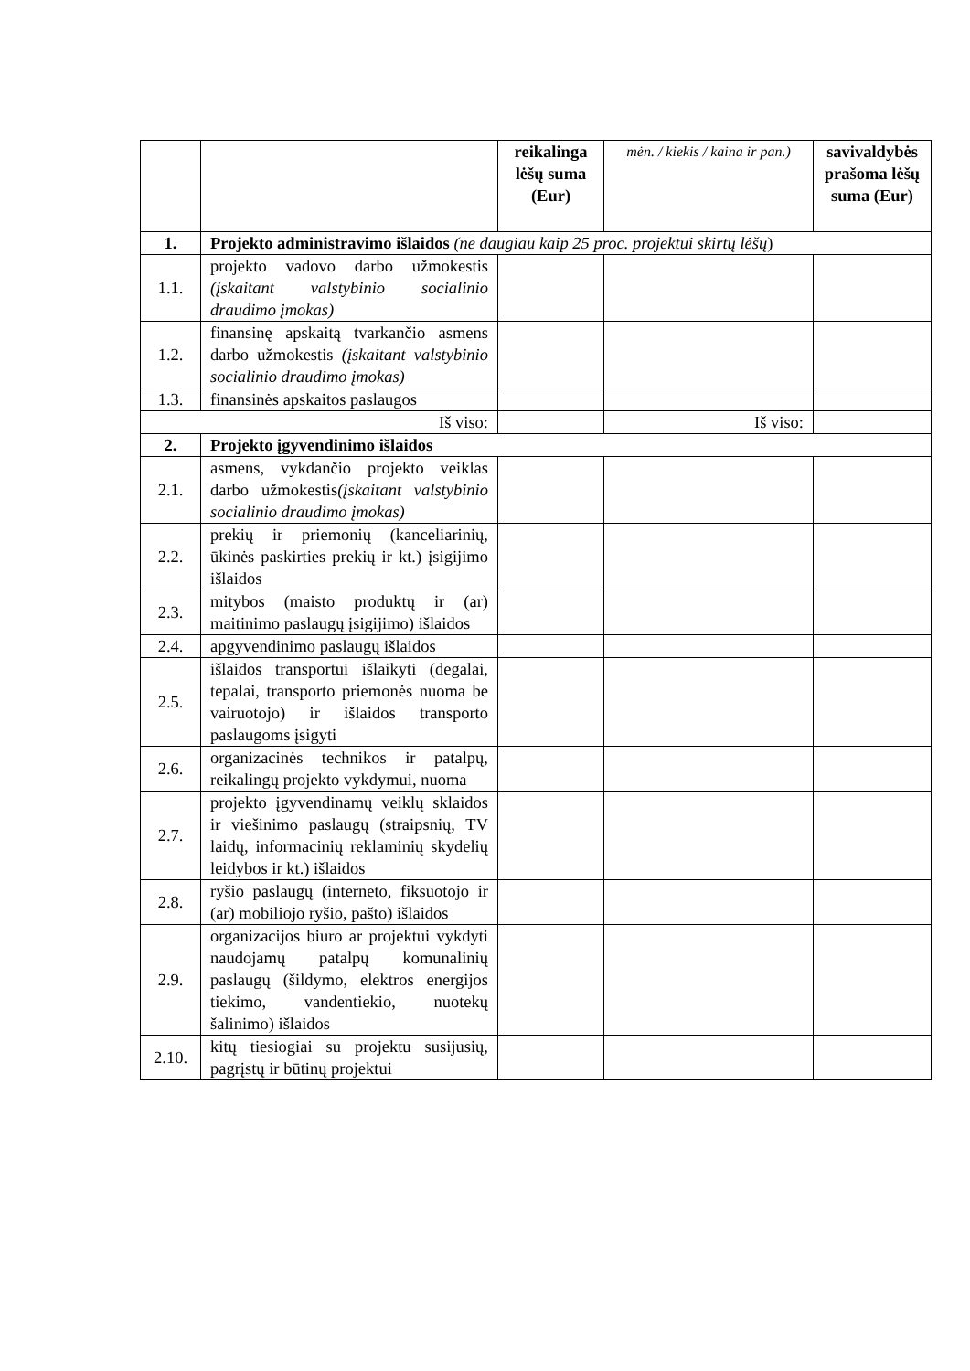| | | reikalinga lėšų suma (Eur) | mėn. / kiekis / kaina ir pan.) | savivaldybės prašoma lėšų suma (Eur) |
| 1. | Projekto administravimo išlaidos (ne daugiau kaip 25 proc. projektui skirtų lėšų ) | | | |
| 1.1. | projekto vadovo darbo užmokestis (įskaitant valstybinio socialinio draudimo įmokas) | | | |
| 1.2. | finansinę apskaitą tvarkančio asmens darbo užmokestis (įskaitant valstybinio socialinio draudimo įmokas) | | | |
| 1.3. | finansinės apskaitos paslaugos | | | |
| Iš viso: | | | Iš viso: | |
| 2. | Projekto įgyvendinimo išlaidos | | | |
| 2.1. | asmens, vykdančio projekto veiklas darbo užmokestis (įskaitant valstybinio socialinio draudimo įmokas) | | | |
| 2.2. | prekių ir priemonių (kanceliarinių, ūkinės paskirties prekių ir kt.) įsigijimo išlaidos | | | |
| 2.3. | mitybos (maisto produktų ir (ar) maitinimo paslaugų įsigijimo) išlaidos | | | |
| 2.4. | apgyvendinimo paslaugų išlaidos | | | |
| 2.5. | išlaidos transportui išlaikyti (degalai, tepalai, transporto priemonės nuoma be vairuotojo) ir išlaidos transporto paslaugoms įsigyti | | | |
| 2.6. | organizacinės technikos ir patalpų, reikalingų projekto vykdymui, nuoma | | | |
| 2.7. | projekto įgyvendinamų veiklų sklaidos ir viešinimo paslaugų (straipsnių, TV laidų, informacinių reklaminių skydelių leidybos ir kt.) išlaidos | | | |
| 2.8. | ryšio paslaugų (interneto, fiksuotojo ir (ar) mobiliojo ryšio, pašto) išlaidos | | | |
| 2.9. | organizacijos biuro ar projektui vykdyti naudojamų patalpų komunalinių paslaugų (šildymo, elektros energijos tiekimo, vandentiekio, nuotekų šalinimo) išlaidos | | | |
| 2.10. | kitų tiesiogiai su projektu susijusių, pagrįstų ir būtinų projektui | | | |